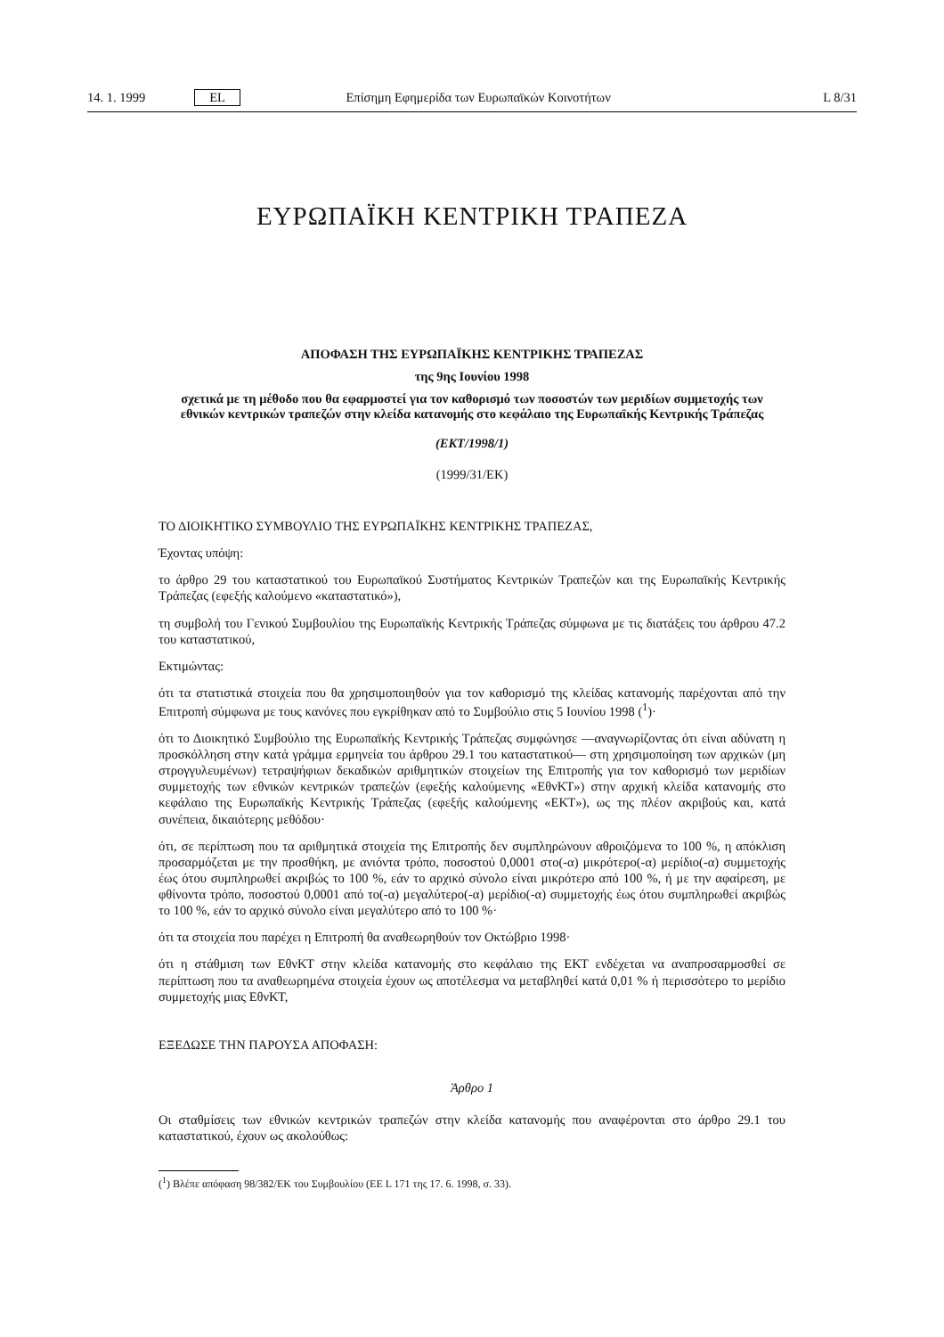14. 1. 1999 EL Επίσημη Εφημερίδα των Ευρωπαϊκών Κοινοτήτων L 8/31
ΕΥΡΩΠΑΪΚΗ ΚΕΝΤΡΙΚΗ ΤΡΑΠΕΖΑ
ΑΠΟΦΑΣΗ ΤΗΣ ΕΥΡΩΠΑΪΚΗΣ ΚΕΝΤΡΙΚΗΣ ΤΡΑΠΕΖΑΣ
της 9ης Ιουνίου 1998
σχετικά με τη μέθοδο που θα εφαρμοστεί για τον καθορισμό των ποσοστών των μεριδίων συμμετοχής των εθνικών κεντρικών τραπεζών στην κλείδα κατανομής στο κεφάλαιο της Ευρωπαϊκής Κεντρικής Τράπεζας
(ΕΚΤ/1998/1)
(1999/31/ΕΚ)
ΤΟ ΔΙΟΙΚΗΤΙΚΟ ΣΥΜΒΟΥΛΙΟ ΤΗΣ ΕΥΡΩΠΑΪΚΗΣ ΚΕΝΤΡΙΚΗΣ ΤΡΑΠΕΖΑΣ,
Έχοντας υπόψη:
το άρθρο 29 του καταστατικού του Ευρωπαϊκού Συστήματος Κεντρικών Τραπεζών και της Ευρωπαϊκής Κεντρικής Τράπεζας (εφεξής καλούμενο «καταστατικό»),
τη συμβολή του Γενικού Συμβουλίου της Ευρωπαϊκής Κεντρικής Τράπεζας σύμφωνα με τις διατάξεις του άρθρου 47.2 του καταστατικού,
Εκτιμώντας:
ότι τα στατιστικά στοιχεία που θα χρησιμοποιηθούν για τον καθορισμό της κλείδας κατανομής παρέχονται από την Επιτροπή σύμφωνα με τους κανόνες που εγκρίθηκαν από το Συμβούλιο στις 5 Ιουνίου 1998 (<sup>1</sup>)·
ότι το Διοικητικό Συμβούλιο της Ευρωπαϊκής Κεντρικής Τράπεζας συμφώνησε —αναγνωρίζοντας ότι είναι αδύνατη η προσκόλληση στην κατά γράμμα ερμηνεία του άρθρου 29.1 του καταστατικού— στη χρησιμοποίηση των αρχικών (μη στρογγυλευμένων) τετραψήφιων δεκαδικών αριθμητικών στοιχείων της Επιτροπής για τον καθορισμό των μεριδίων συμμετοχής των εθνικών κεντρικών τραπεζών (εφεξής καλούμενης «ΕθνΚΤ») στην αρχική κλείδα κατανομής στο κεφάλαιο της Ευρωπαϊκής Κεντρικής Τράπεζας (εφεξής καλούμενης «ΕΚΤ»), ως της πλέον ακριβούς και, κατά συνέπεια, δικαιότερης μεθόδου·
ότι, σε περίπτωση που τα αριθμητικά στοιχεία της Επιτροπής δεν συμπληρώνουν αθροιζόμενα το 100 %, η απόκλιση προσαρμόζεται με την προσθήκη, με ανιόντα τρόπο, ποσοστού 0,0001 στο(-α) μικρότερο(-α) μερίδιο(-α) συμμετοχής έως ότου συμπληρωθεί ακριβώς το 100 %, εάν το αρχικό σύνολο είναι μικρότερο από 100 %, ή με την αφαίρεση, με φθίνοντα τρόπο, ποσοστού 0,0001 από το(-α) μεγαλύτερο(-α) μερίδιο(-α) συμμετοχής έως ότου συμπληρωθεί ακριβώς το 100 %, εάν το αρχικό σύνολο είναι μεγαλύτερο από το 100 %·
ότι τα στοιχεία που παρέχει η Επιτροπή θα αναθεωρηθούν τον Οκτώβριο 1998·
ότι η στάθμιση των ΕθνΚΤ στην κλείδα κατανομής στο κεφάλαιο της ΕΚΤ ενδέχεται να αναπροσαρμοσθεί σε περίπτωση που τα αναθεωρημένα στοιχεία έχουν ως αποτέλεσμα να μεταβληθεί κατά 0,01 % ή περισσότερο το μερίδιο συμμετοχής μιας ΕθνΚΤ,
ΕΞΕΔΩΣΕ ΤΗΝ ΠΑΡΟΥΣΑ ΑΠΟΦΑΣΗ:
Άρθρο 1
Οι σταθμίσεις των εθνικών κεντρικών τραπεζών στην κλείδα κατανομής που αναφέρονται στο άρθρο 29.1 του καταστατικού, έχουν ως ακολούθως:
(<sup>1</sup>) Βλέπε απόφαση 98/382/ΕΚ του Συμβουλίου (ΕΕ L 171 της 17. 6. 1998, σ. 33).